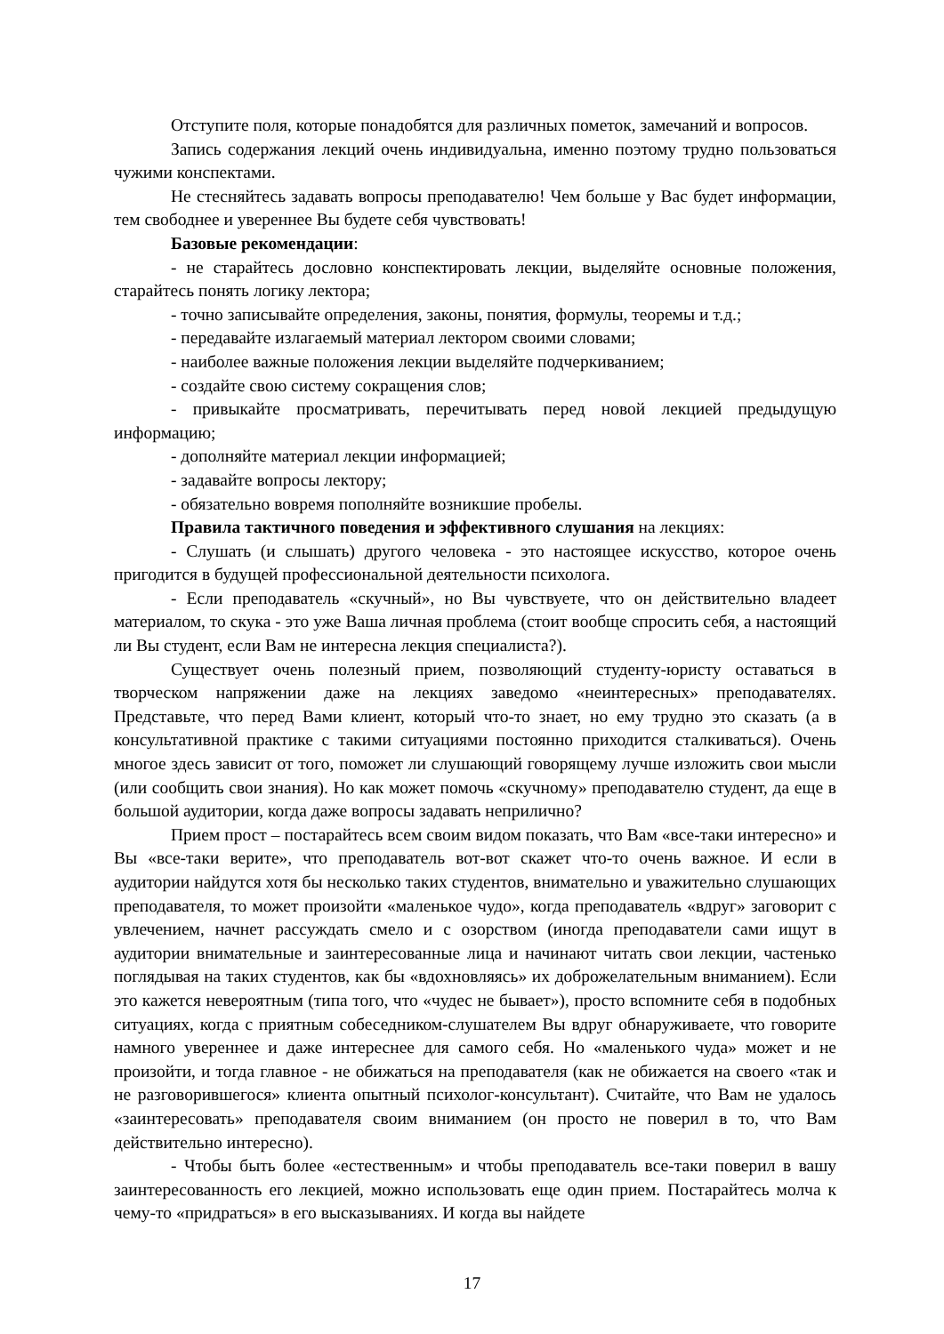Отступите поля, которые понадобятся для различных пометок, замечаний и вопросов.
Запись содержания лекций очень индивидуальна, именно поэтому трудно пользоваться чужими конспектами.
Не стесняйтесь задавать вопросы преподавателю! Чем больше у Вас будет информации, тем свободнее и увереннее Вы будете себя чувствовать!
Базовые рекомендации:
- не старайтесь дословно конспектировать лекции, выделяйте основные положения, старайтесь понять логику лектора;
- точно записывайте определения, законы, понятия, формулы, теоремы и т.д.;
- передавайте излагаемый материал лектором своими словами;
- наиболее важные положения лекции выделяйте подчеркиванием;
- создайте свою систему сокращения слов;
- привыкайте просматривать, перечитывать перед новой лекцией предыдущую информацию;
- дополняйте материал лекции информацией;
- задавайте вопросы лектору;
- обязательно вовремя пополняйте возникшие пробелы.
Правила тактичного поведения и эффективного слушания на лекциях:
- Слушать (и слышать) другого человека - это настоящее искусство, которое очень пригодится в будущей профессиональной деятельности психолога.
- Если преподаватель «скучный», но Вы чувствуете, что он действительно владеет материалом, то скука - это уже Ваша личная проблема (стоит вообще спросить себя, а настоящий ли Вы студент, если Вам не интересна лекция специалиста?).
Существует очень полезный прием, позволяющий студенту-юристу оставаться в творческом напряжении даже на лекциях заведомо «неинтересных» преподавателях. Представьте, что перед Вами клиент, который что-то знает, но ему трудно это сказать (а в консультативной практике с такими ситуациями постоянно приходится сталкиваться). Очень многое здесь зависит от того, поможет ли слушающий говорящему лучше изложить свои мысли (или сообщить свои знания). Но как может помочь «скучному» преподавателю студент, да еще в большой аудитории, когда даже вопросы задавать неприлично?
Прием прост – постарайтесь всем своим видом показать, что Вам «все-таки интересно» и Вы «все-таки верите», что преподаватель вот-вот скажет что-то очень важное. И если в аудитории найдутся хотя бы несколько таких студентов, внимательно и уважительно слушающих преподавателя, то может произойти «маленькое чудо», когда преподаватель «вдруг» заговорит с увлечением, начнет рассуждать смело и с озорством (иногда преподаватели сами ищут в аудитории внимательные и заинтересованные лица и начинают читать свои лекции, частенько поглядывая на таких студентов, как бы «вдохновляясь» их доброжелательным вниманием). Если это кажется невероятным (типа того, что «чудес не бывает»), просто вспомните себя в подобных ситуациях, когда с приятным собеседником-слушателем Вы вдруг обнаруживаете, что говорите намного увереннее и даже интереснее для самого себя. Но «маленького чуда» может и не произойти, и тогда главное - не обижаться на преподавателя (как не обижается на своего «так и не разговорившегося» клиента опытный психолог-консультант). Считайте, что Вам не удалось «заинтересовать» преподавателя своим вниманием (он просто не поверил в то, что Вам действительно интересно).
- Чтобы быть более «естественным» и чтобы преподаватель все-таки поверил в вашу заинтересованность его лекцией, можно использовать еще один прием. Постарайтесь молча к чему-то «придраться» в его высказываниях. И когда вы найдете
17